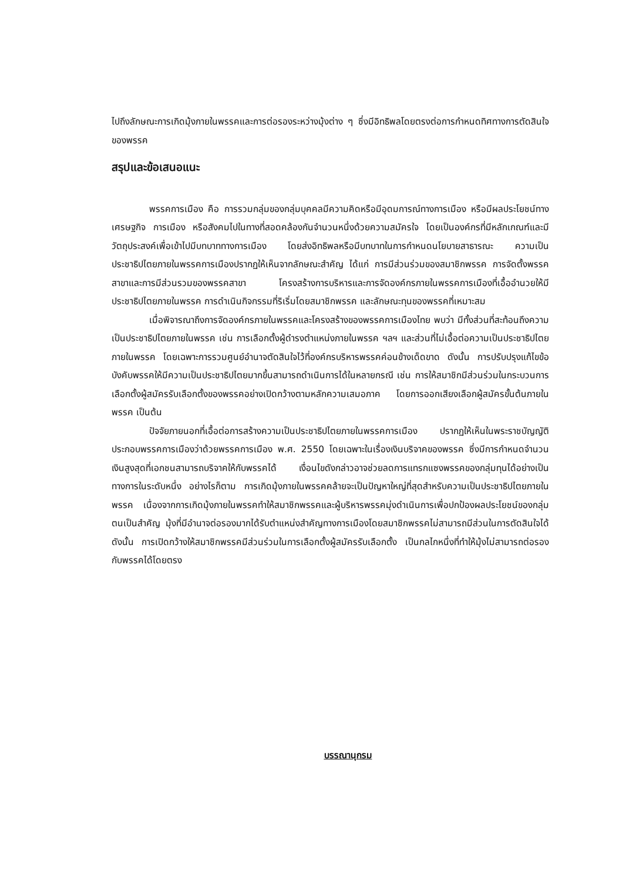ไปถึงลักษณะการเกิดมุ้งภายในพรรคและการต่อรองระหว่างมุ้งต่าง ๆ ซึ่งมีอิทธิพลโดยตรงต่อการกำหนดทิศทางการตัดสินใจของพรรค
สรุปและข้อเสนอแนะ
พรรคการเมือง คือ การรวมกลุ่มของกลุ่มบุคคลมีความคิดหรือมีอุดมการณ์ทางการเมือง หรือมีผลประโยชน์ทางเศรษฐกิจ การเมือง หรือสังคมไปในทางที่สอดคล้องกันจำนวนหนึ่งด้วยความสมัครใจ โดยเป็นองค์กรที่มีหลักเกณฑ์และมีวัตถุประสงค์เพื่อเข้าไปมีบทบาททางการเมือง โดยส่งอิทธิพลหรือมีบทบาทในการกำหนดนโยบายสาธารณะ ความเป็นประชาธิปไตยภายในพรรคการเมืองปรากฏให้เห็นจากลักษณะสำคัญ ได้แก่ การมีส่วนร่วมของสมาชิกพรรค การจัดตั้งพรรคสาขาและการมีส่วนรวมของพรรคสาขา โครงสร้างการบริหารและการจัดองค์กรภายในพรรคการเมืองที่เอื้ออำนวยให้มีประชาธิปไตยภายในพรรค การดำเนินกิจกรรมที่ริเริ่มโดยสมาชิกพรรค และลักษณะทุนของพรรคที่เหมาะสม
เมื่อพิจารณาถึงการจัดองค์กรภายในพรรคและโครงสร้างของพรรคการเมืองไทย พบว่า มีทั้งส่วนที่สะท้อนถึงความเป็นประชาธิปไตยภายในพรรค เช่น การเลือกตั้งผู้ดำรงตำแหน่งภายในพรรค ฯลฯ และส่วนที่ไม่เอื้อต่อความเป็นประชาธิปไตยภายในพรรค โดยเฉพาะการรวมศูนย์อำนาจตัดสินใจไว้ที่องค์กรบริหารพรรคค่อนข้างเด็ดขาด ดังนั้น การปรับปรุงแก้ไขข้อบังคับพรรคให้มีความเป็นประชาธิปไตยมากขึ้นสามารถดำเนินการได้ในหลายกรณี เช่น การให้สมาชิกมีส่วนร่วมในกระบวนการเลือกตั้งผู้สมัครรับเลือกตั้งของพรรคอย่างเปิดกว้างตามหลักความเสมอภาค โดยการออกเสียงเลือกผู้สมัครขั้นต้นภายในพรรค เป็นต้น
ปัจจัยภายนอกที่เอื้อต่อการสร้างความเป็นประชาธิปไตยภายในพรรคการเมือง ปรากฏให้เห็นในพระราชบัญญัติประกอบพรรคการเมืองว่าด้วยพรรคการเมือง พ.ศ. 2550 โดยเฉพาะในเรื่องเงินบริจาคของพรรค ซึ่งมีการกำหนดจำนวนเงินสูงสุดที่เอกชนสามารถบริจาคให้กับพรรคได้ เงื่อนไขดังกล่าวอาจช่วยลดการแทรกแซงพรรคของกลุ่มทุนได้อย่างเป็นทางการในระดับหนึ่ง อย่างไรก็ตาม การเกิดมุ้งภายในพรรคคล้ายจะเป็นปัญหาใหญ่ที่สุดสำหรับความเป็นประชาธิปไตยภายในพรรค เนื่องจากการเกิดมุ้งภายในพรรคทำให้สมาชิกพรรคและผู้บริหารพรรคมุ่งดำเนินการเพื่อปกป้องผลประโยชน์ของกลุ่มตนเป็นสำคัญ มุ้งที่มีอำนาจต่อรองมากได้รับตำแหน่งสำคัญทางการเมืองโดยสมาชิกพรรคไม่สามารถมีส่วนในการตัดสินใจได้ ดังนั้น การเปิดกว้างให้สมาชิกพรรคมีส่วนร่วมในการเลือกตั้งผู้สมัครรับเลือกตั้ง เป็นกลไกหนึ่งที่ทำให้มุ้งไม่สามารถต่อรองกับพรรคได้โดยตรง
บรรณานุกรม